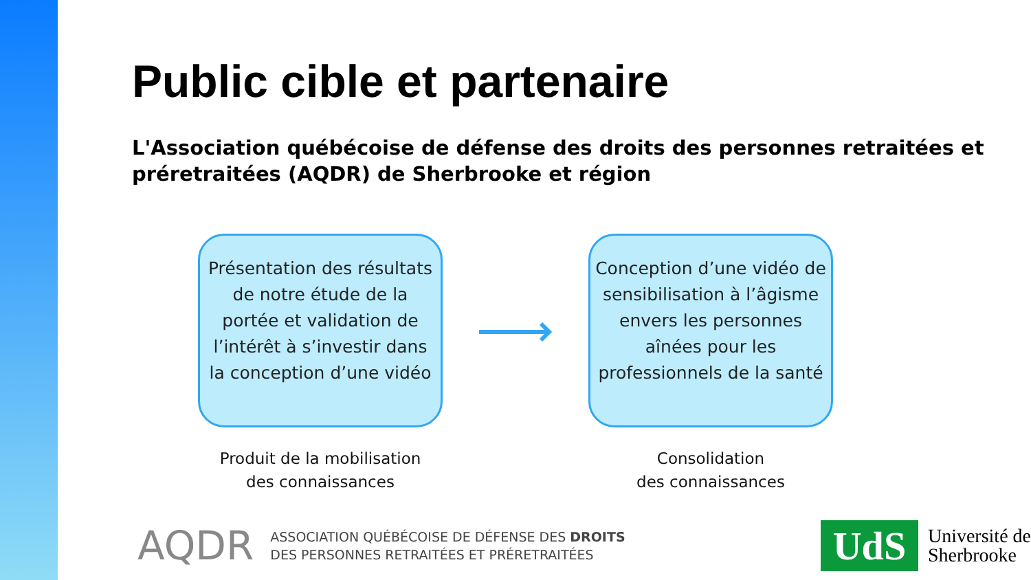Public cible et partenaire
L'Association québécoise de défense des droits des personnes retraitées et préretraitées (AQDR) de Sherbrooke et région
Présentation des résultats de notre étude de la portée et validation de l’intérêt à s’investir dans la conception d’une vidéo
Produit de la mobilisation
des connaissances
Conception d’une vidéo de sensibilisation à l’âgisme envers les personnes aînées pour les professionnels de la santé
Consolidation
des connaissances
AQDR ASSOCIATION QUÉBÉCOISE DE DÉFENSE DES DROITS
DES PERSONNES RETRAITÉES ET PRÉRETRAITÉES
UdS
Université de
Sherbrooke